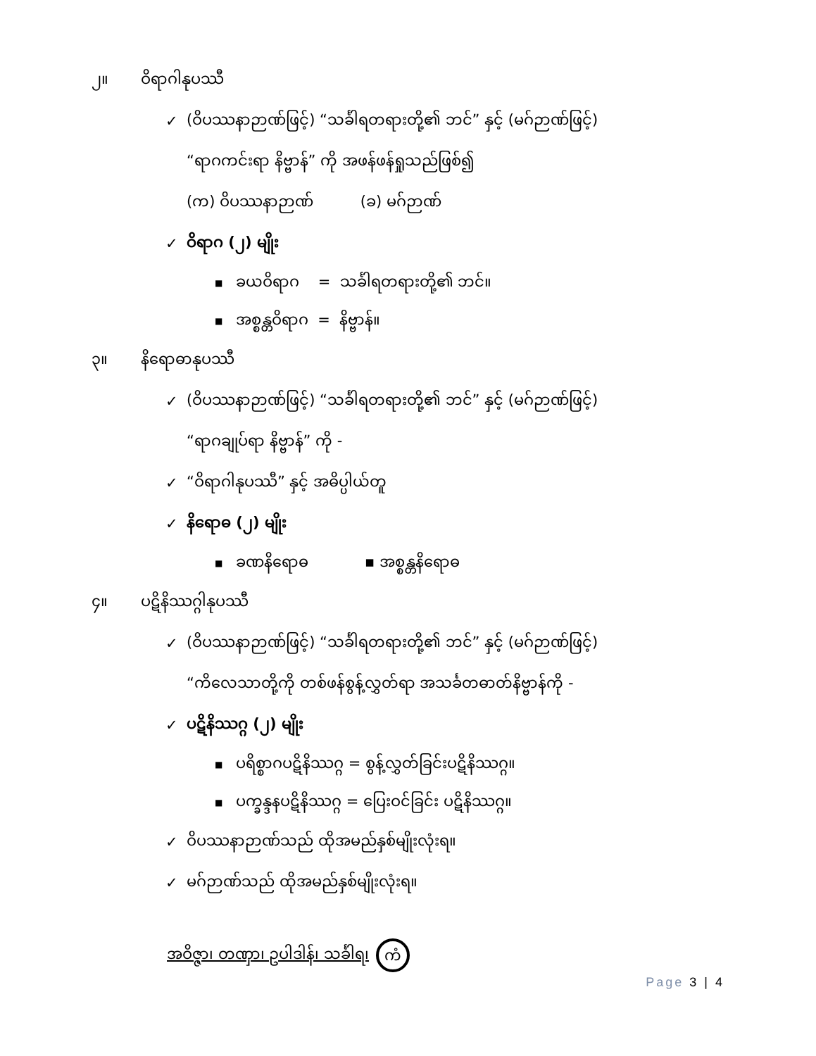၂။ ဝိရာဂါနုပဿီ
✓ (ဝိပဿနာဉာဏ်ဖြင့်) “သင်္ခါရတရားတို့၏ ဘင်” နှင့် (မဂ်ဉာဏ်ဖြင့်)
“ရာဂကင်းရာ နိဗ္ဗာန်” ကို အဖန်ဖန်ရှုသည်ဖြစ်၍
(က) ဝိပဿနာဉာဏ် (ခ) မဂ်ဉာဏ်
✓ ဝိရာဂ (၂) မျိုး
■ ခယဝိရာဂ = သင်္ခါရတရားတို့၏ ဘင်။
■ အစ္စန္တဝိရာဂ = နိဗ္ဗာန်။
၃။ နိရောဓာနုပဿီ
✓ (ဝိပဿနာဉာဏ်ဖြင့်) “သင်္ခါရတရားတို့၏ ဘင်” နှင့် (မဂ်ဉာဏ်ဖြင့်)
“ရာဂချုပ်ရာ နိဗ္ဗာန်” ကို -
✓ “ဝိရာဂါနုပဿီ” နှင့် အဓိပ္ပါယ်တူ
✓ နိရောဓ (၂) မျိုး
■ ခဏနိရောဓ ▪ အစ္စန္တနိရောဓ
၄။ ပဋိနိဿဂ္ဂါနုပဿီ
✓ (ဝိပဿနာဉာဏ်ဖြင့်) “သင်္ခါရတရားတို့၏ ဘင်” နှင့် (မဂ်ဉာဏ်ဖြင့်)
“ကိလေသာတို့ကို တစ်ဖန်စွန့်လွှတ်ရာ အသင်္ခတဓာတ်နိဗ္ဗာန်ကို -
✓ ပဋိနိဿဂ္ဂ (၂) မျိုး
■ ပရိစ္စာဂပဋိနိဿဂ္ဂ = စွန့်လွှတ်ခြင်းပဋိနိဿဂ္ဂ။
■ ပက္ခန္ဒနပဋိနိဿဂ္ဂ = ပြေးဝင်ခြင်း ပဋိနိဿဂ္ဂ။
✓ ဝိပဿနာဉာဏ်သည် ထိုအမည်နှစ်မျိုးလုံးရ။
✓ မဂ်ဉာဏ်သည် ထိုအမည်နှစ်မျိုးလုံးရ။
အဝိဇ္ဇာ၊ တဏှာ၊ ဥပါဒါန်၊ သင်္ခါရ၊ ကံ
Page 3 | 4